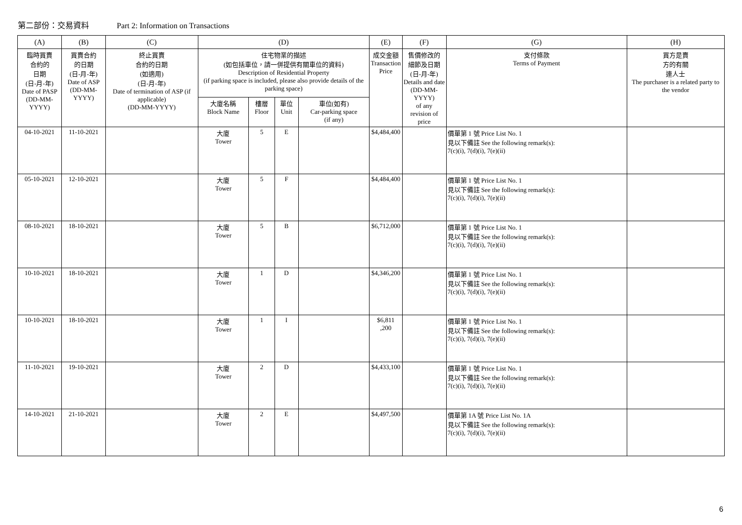第二部份：交易資料 Part 2: Information on Transactions
| (A) | (B) | (C) | (D) | | | | (E) | (F) | (G) | (H) |
| --- | --- | --- | --- | --- | --- | --- | --- | --- | --- | --- |
| 臨時買賣 合約的 日期 (日-月-年) Date of PASP (DD-MM-YYYY) | 買賣合約 的日期 (日-月-年) Date of ASP (DD-MM-YYYY) | 終止買賣 合約的日期 (如適用) (日-月-年) Date of termination of ASP (if applicable) (DD-MM-YYYY) | 住宅物業的描述 (如包括車位，請一併提供有關車位的資料) Description of Residential Property (if parking space is included, please also provide details of the parking space) | | | | 成交金額 Transaction Price | 售價修改的 細節及日期 (日-月-年) Details and date (DD-MM-YYYY) of any revision of price | 支付條款 Terms of Payment | 買方是賣 方的有關 連人士 The purchaser is a related party to the vendor |
| | | | 大廈名稱 Block Name | 樓層 Floor | 單位 Unit | 車位(如有) Car-parking space (if any) | | | | |
| 04-10-2021 | 11-10-2021 | | 大廈 Tower | 5 | E | | $4,484,400 | | 價單第 1 號 Price List No. 1 見以下備註 See the following remark(s): 7(c)(i), 7(d)(i), 7(e)(ii) | |
| 05-10-2021 | 12-10-2021 | | 大廈 Tower | 5 | F | | $4,484,400 | | 價單第 1 號 Price List No. 1 見以下備註 See the following remark(s): 7(c)(i), 7(d)(i), 7(e)(ii) | |
| 08-10-2021 | 18-10-2021 | | 大廈 Tower | 5 | B | | $6,712,000 | | 價單第 1 號 Price List No. 1 見以下備註 See the following remark(s): 7(c)(i), 7(d)(i), 7(e)(ii) | |
| 10-10-2021 | 18-10-2021 | | 大廈 Tower | 1 | D | | $4,346,200 | | 價單第 1 號 Price List No. 1 見以下備註 See the following remark(s): 7(c)(i), 7(d)(i), 7(e)(ii) | |
| 10-10-2021 | 18-10-2021 | | 大廈 Tower | 1 | I | | $6,811 ,200 | | 價單第 1 號 Price List No. 1 見以下備註 See the following remark(s): 7(c)(i), 7(d)(i), 7(e)(ii) | |
| 11-10-2021 | 19-10-2021 | | 大廈 Tower | 2 | D | | $4,433,100 | | 價單第 1 號 Price List No. 1 見以下備註 See the following remark(s): 7(c)(i), 7(d)(i), 7(e)(ii) | |
| 14-10-2021 | 21-10-2021 | | 大廈 Tower | 2 | E | | $4,497,500 | | 價單第 1A 號 Price List No. 1A 見以下備註 See the following remark(s): 7(c)(i), 7(d)(i), 7(e)(ii) | |
6